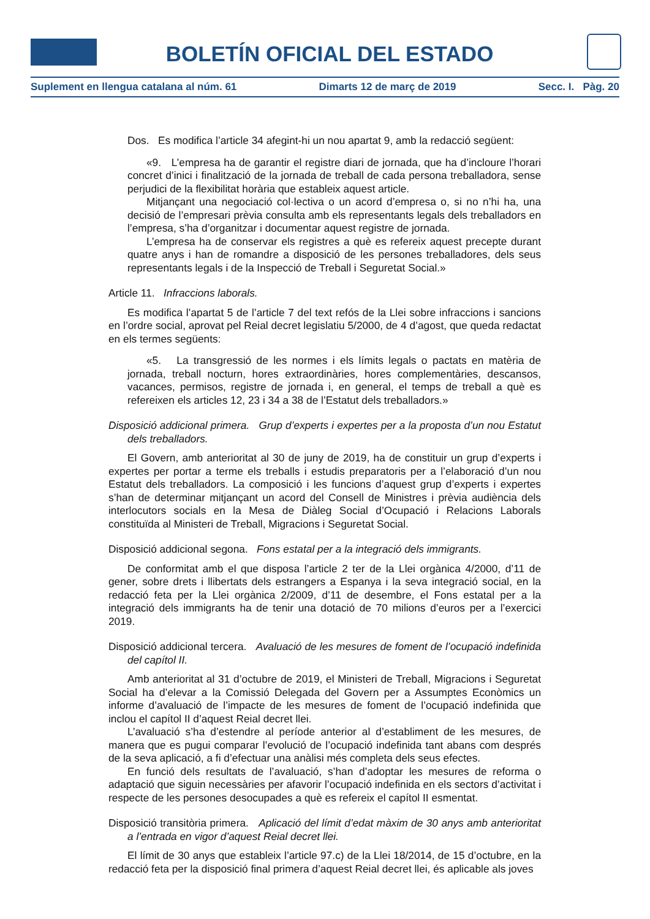BOLETÍN OFICIAL DEL ESTADO
Suplement en llengua catalana al núm. 61 Dimarts 12 de març de 2019 Secc. I. Pàg. 20
Dos. Es modifica l’article 34 afegint-hi un nou apartat 9, amb la redacció següent:
«9. L’empresa ha de garantir el registre diari de jornada, que ha d’incloure l’horari concret d’inici i finalització de la jornada de treball de cada persona treballadora, sense perjudici de la flexibilitat horària que estableix aquest article.
Mitjançant una negociació col·lectiva o un acord d’empresa o, si no n’hi ha, una decisió de l’empresari prèvia consulta amb els representants legals dels treballadors en l’empresa, s’ha d’organitzar i documentar aquest registre de jornada.
L’empresa ha de conservar els registres a què es refereix aquest precepte durant quatre anys i han de romandre a disposició de les persones treballadores, dels seus representants legals i de la Inspecció de Treball i Seguretat Social.»
Article 11. Infraccions laborals.
Es modifica l’apartat 5 de l’article 7 del text refós de la Llei sobre infraccions i sancions en l’ordre social, aprovat pel Reial decret legislatiu 5/2000, de 4 d’agost, que queda redactat en els termes següents:
«5. La transgressió de les normes i els límits legals o pactats en matèria de jornada, treball nocturn, hores extraordinàries, hores complementàries, descansos, vacances, permisos, registre de jornada i, en general, el temps de treball a què es refereixen els articles 12, 23 i 34 a 38 de l’Estatut dels treballadors.»
Disposició addicional primera. Grup d’experts i expertes per a la proposta d’un nou Estatut dels treballadors.
El Govern, amb anterioritat al 30 de juny de 2019, ha de constituir un grup d’experts i expertes per portar a terme els treballs i estudis preparatoris per a l’elaboració d’un nou Estatut dels treballadors. La composició i les funcions d’aquest grup d’experts i expertes s’han de determinar mitjançant un acord del Consell de Ministres i prèvia audiència dels interlocutors socials en la Mesa de Diàleg Social d’Ocupació i Relacions Laborals constituïda al Ministeri de Treball, Migracions i Seguretat Social.
Disposició addicional segona. Fons estatal per a la integració dels immigrants.
De conformitat amb el que disposa l’article 2 ter de la Llei orgànica 4/2000, d’11 de gener, sobre drets i llibertats dels estrangers a Espanya i la seva integració social, en la redacció feta per la Llei orgànica 2/2009, d’11 de desembre, el Fons estatal per a la integració dels immigrants ha de tenir una dotació de 70 milions d’euros per a l’exercici 2019.
Disposició addicional tercera. Avaluació de les mesures de foment de l’ocupació indefinida del capítol II.
Amb anterioritat al 31 d’octubre de 2019, el Ministeri de Treball, Migracions i Seguretat Social ha d’elevar a la Comissió Delegada del Govern per a Assumptes Econòmics un informe d’avaluació de l’impacte de les mesures de foment de l’ocupació indefinida que inclou el capítol II d’aquest Reial decret llei.
L’avaluació s’ha d’estendre al període anterior al d’establiment de les mesures, de manera que es pugui comparar l’evolució de l’ocupació indefinida tant abans com després de la seva aplicació, a fi d’efectuar una anàlisi més completa dels seus efectes.
En funció dels resultats de l’avaluació, s’han d’adoptar les mesures de reforma o adaptació que siguin necessàries per afavorir l’ocupació indefinida en els sectors d’activitat i respecte de les persones desocupades a què es refereix el capítol II esmentat.
Disposició transitòria primera. Aplicació del límit d’edat màxim de 30 anys amb anterioritat a l’entrada en vigor d’aquest Reial decret llei.
El límit de 30 anys que estableix l’article 97.c) de la Llei 18/2014, de 15 d’octubre, en la redacció feta per la disposició final primera d’aquest Reial decret llei, és aplicable als joves